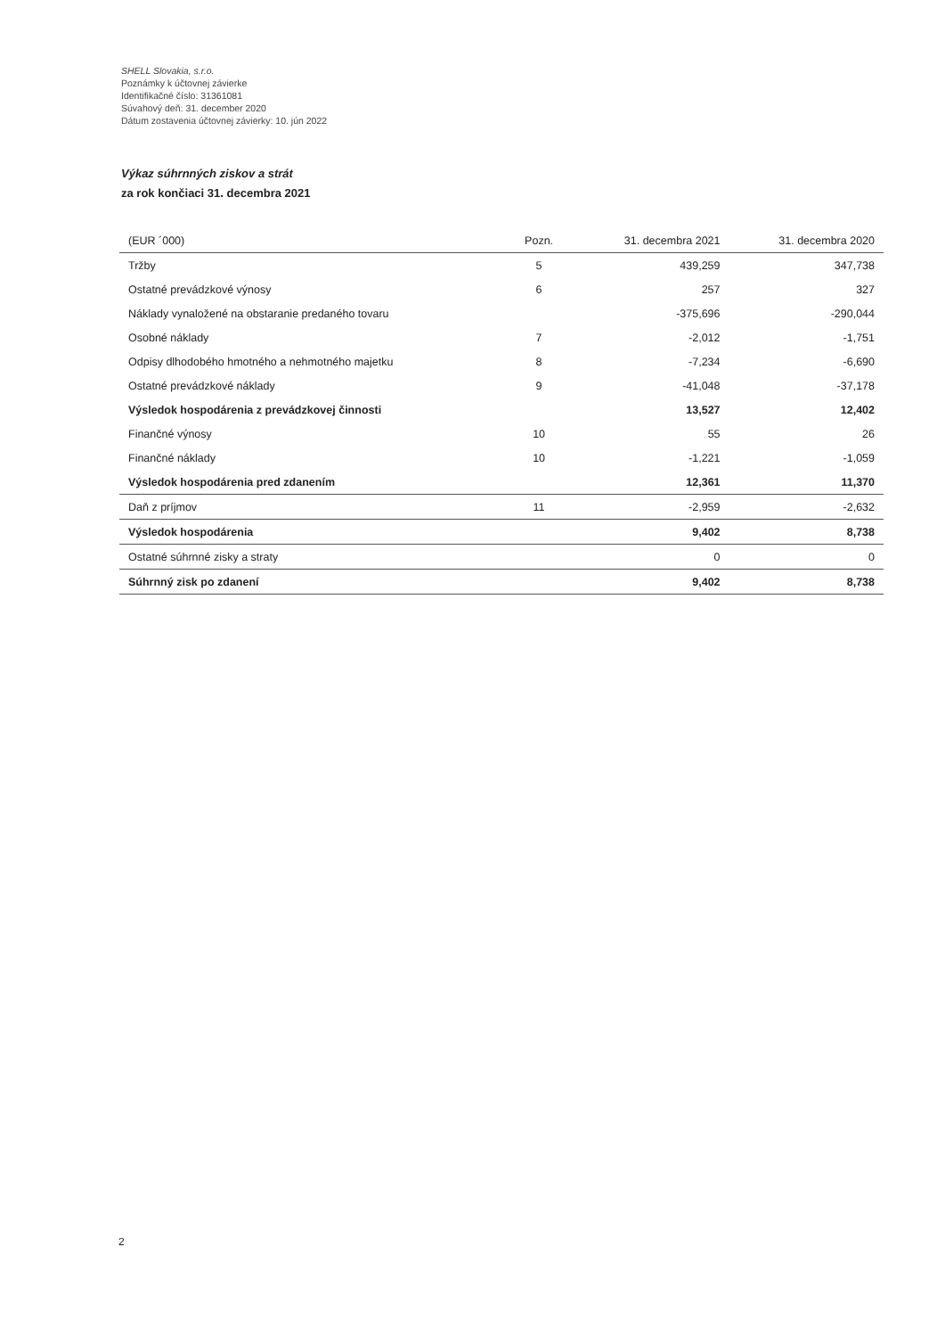SHELL Slovakia, s.r.o.
Poznámky k účtovnej závierke
Identifikačné číslo: 31361081
Súvahový deň: 31. december 2020
Dátum zostavenia účtovnej závierky: 10. jún 2022
Výkaz súhrnných ziskov a strát
za rok končiaci 31. decembra 2021
| (EUR ´000) | Pozn. | 31. decembra 2021 | 31. decembra 2020 |
| --- | --- | --- | --- |
| Tržby | 5 | 439,259 | 347,738 |
| Ostatné prevádzkové výnosy | 6 | 257 | 327 |
| Náklady vynaložené na obstaranie predaného tovaru | | -375,696 | -290,044 |
| Osobné náklady | 7 | -2,012 | -1,751 |
| Odpisy dlhodobého hmotného a nehmotného majetku | 8 | -7,234 | -6,690 |
| Ostatné prevádzkové náklady | 9 | -41,048 | -37,178 |
| Výsledok hospodárenia z prevádzkovej činnosti | | 13,527 | 12,402 |
| Finančné výnosy | 10 | 55 | 26 |
| Finančné náklady | 10 | -1,221 | -1,059 |
| Výsledok hospodárenia pred zdanením | | 12,361 | 11,370 |
| Daň z príjmov | 11 | -2,959 | -2,632 |
| Výsledok hospodárenia | | 9,402 | 8,738 |
| Ostatné súhrnné zisky a straty | | 0 | 0 |
| Súhrnný zisk po zdanení | | 9,402 | 8,738 |
2